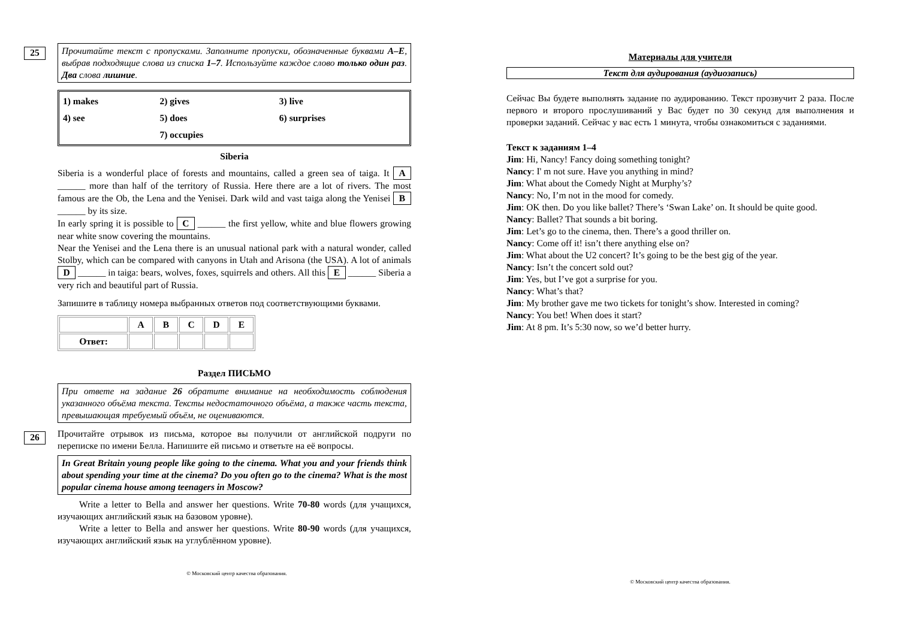25
Прочитайте текст с пропусками. Заполните пропуски, обозначенные буквами A–E, выбрав подходящие слова из списка 1–7. Используйте каждое слово только один раз. Два слова лишние.
| 1) makes | 2) gives | 3) live |
| 4) see | 5) does | 6) surprises |
| | 7) occupies | |
Siberia
Siberia is a wonderful place of forests and mountains, called a green sea of taiga. It A ______ more than half of the territory of Russia. Here there are a lot of rivers. The most famous are the Ob, the Lena and the Yenisei. Dark wild and vast taiga along the Yenisei B ______ by its size.
In early spring it is possible to C ______ the first yellow, white and blue flowers growing near white snow covering the mountains.
Near the Yenisei and the Lena there is an unusual national park with a natural wonder, called Stolby, which can be compared with canyons in Utah and Arisona (the USA). A lot of animals D ______ in taiga: bears, wolves, foxes, squirrels and others. All this E ______ Siberia a very rich and beautiful part of Russia.
Запишите в таблицу номера выбранных ответов под соответствующими буквами.
| | A | B | C | D | E |
| --- | --- | --- | --- | --- | --- |
| Ответ: | | | | | |
Раздел ПИСЬМО
При ответе на задание 26 обратите внимание на необходимость соблюдения указанного объёма текста. Тексты недостаточного объёма, а также часть текста, превышающая требуемый объём, не оцениваются.
26
Прочитайте отрывок из письма, которое вы получили от английской подруги по переписке по имени Белла. Напишите ей письмо и ответьте на её вопросы.
In Great Britain young people like going to the cinema. What you and your friends think about spending your time at the cinema? Do you often go to the cinema? What is the most popular cinema house among teenagers in Moscow?
Write a letter to Bella and answer her questions. Write 70-80 words (для учащихся, изучающих английский язык на базовом уровне).
Write a letter to Bella and answer her questions. Write 80-90 words (для учащихся, изучающих английский язык на углублённом уровне).
© Московский центр качества образования.
Материалы для учителя
Текст для аудирования (аудиозапись)
Сейчас Вы будете выполнять задание по аудированию. Текст прозвучит 2 раза. После первого и второго прослушиваний у Вас будет по 30 секунд для выполнения и проверки заданий. Сейчас у вас есть 1 минута, чтобы ознакомиться с заданиями.
Текст к заданиям 1–4
Jim: Hi, Nancy! Fancy doing something tonight?
Nancy: I' m not sure. Have you anything in mind?
Jim: What about the Comedy Night at Murphy’s?
Nancy: No, I’m not in the mood for comedy.
Jim: OK then. Do you like ballet? There’s ‘Swan Lake’ on. It should be quite good.
Nancy: Ballet? That sounds a bit boring.
Jim: Let’s go to the cinema, then. There’s a good thriller on.
Nancy: Come off it! isn’t there anything else on?
Jim: What about the U2 concert? It’s going to be the best gig of the year.
Nancy: Isn’t the concert sold out?
Jim: Yes, but I’ve got a surprise for you.
Nancy: What’s that?
Jim: My brother gave me two tickets for tonight’s show. Interested in coming?
Nancy: You bet! When does it start?
Jim: At 8 pm. It’s 5:30 now, so we’d better hurry.
© Московский центр качества образования.